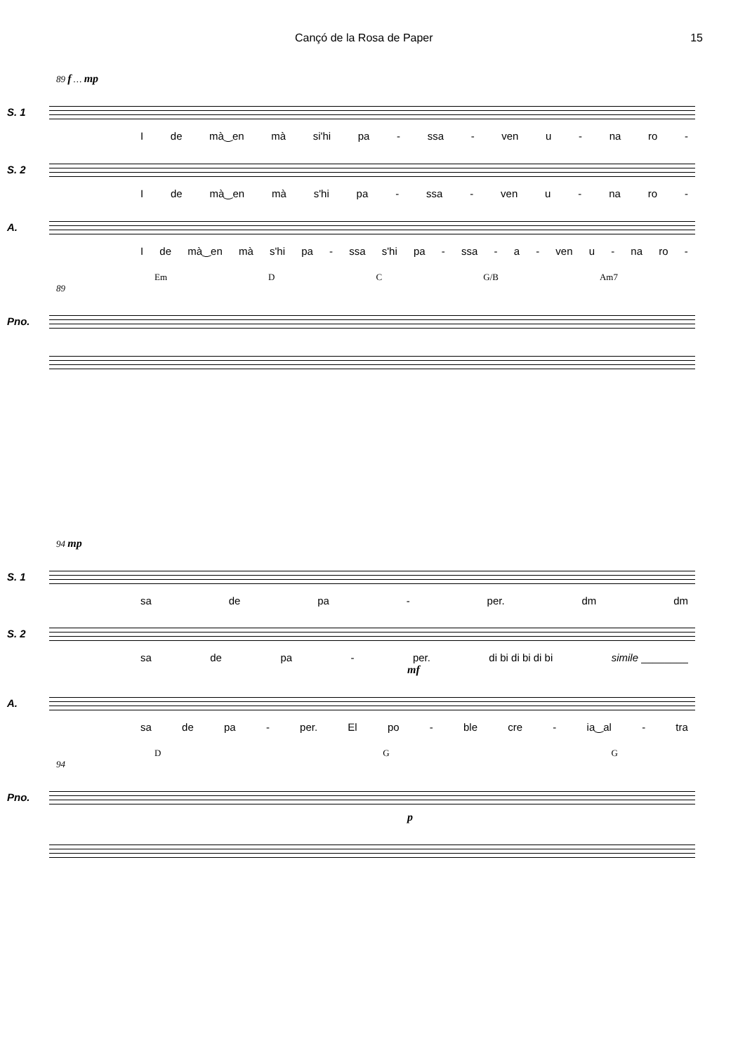Cançó de la Rosa de Paper 15
89 f … mp
S. 1
Ide mà‿en mà si'hi pa - ssa - ven u - na ro -
S. 2
Ide mà‿en mà s'hi pa - ssa - ven u - na ro -
A.
Ide mà‿en mà s'hi pa - ssa s'hi pa - ssa - a - ven u - na ro -
Em D C G/B Am7
89
Pno.
94 mp
S. 1
sa de pa - per. dm dm
S. 2
sa de pa - per. di bi di bi di bi simile ________
mf
A.
sa de pa - per. El po - ble cre - ia‿al - tra
D G G
94
Pno.
p